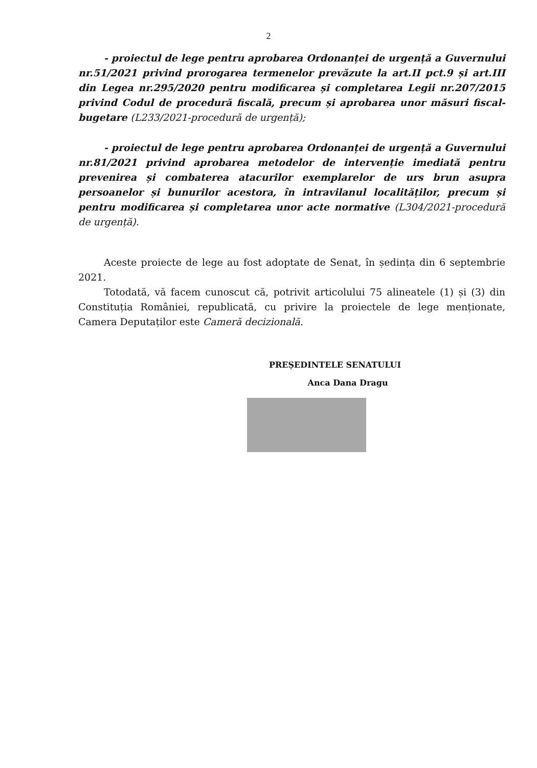2
- proiectul de lege pentru aprobarea Ordonanței de urgență a Guvernului nr.51/2021 privind prorogarea termenelor prevăzute la art.II pct.9 și art.III din Legea nr.295/2020 pentru modificarea și completarea Legii nr.207/2015 privind Codul de procedură fiscală, precum și aprobarea unor măsuri fiscal-bugetare (L233/2021-procedură de urgență);
- proiectul de lege pentru aprobarea Ordonanței de urgență a Guvernului nr.81/2021 privind aprobarea metodelor de intervenție imediată pentru prevenirea și combaterea atacurilor exemplarelor de urs brun asupra persoanelor și bunurilor acestora, în intravilanul localităților, precum și pentru modificarea și completarea unor acte normative (L304/2021-procedură de urgență).
Aceste proiecte de lege au fost adoptate de Senat, în ședința din 6 septembrie 2021.
Totodată, vă facem cunoscut că, potrivit articolului 75 alineatele (1) și (3) din Constituția României, republicată, cu privire la proiectele de lege menționate, Camera Deputaților este Cameră decizională.
PREȘEDINTELE SENATULUI
Anca Dana Dragu